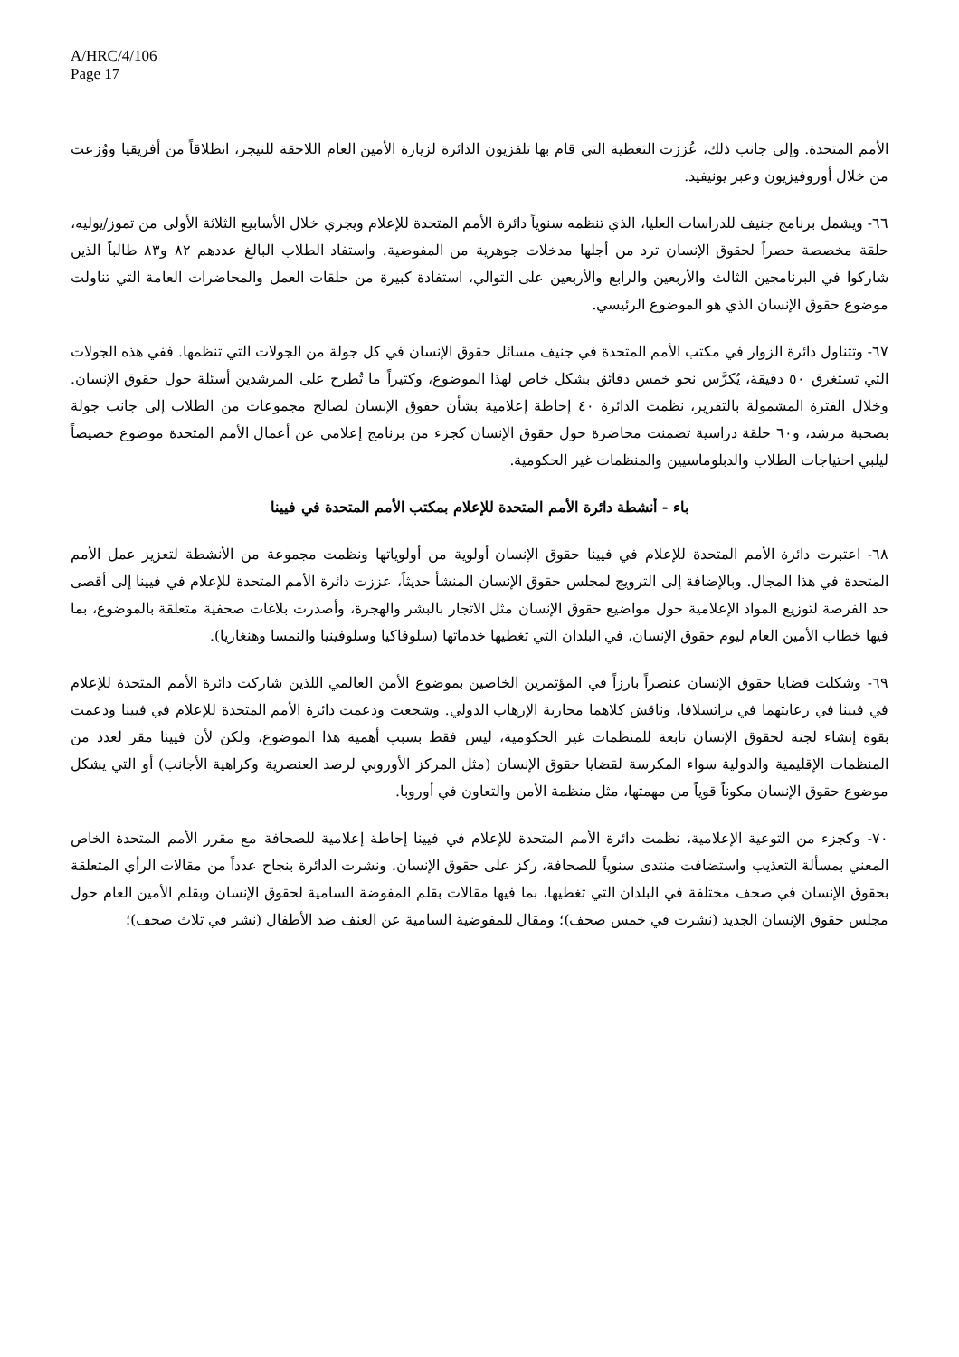A/HRC/4/106
Page 17
الأمم المتحدة. وإلى جانب ذلك، عُززت التغطية التي قام بها تلفزيون الدائرة لزيارة الأمين العام اللاحقة للنيجر، انطلاقاً من أفريقيا ووُزعت من خلال أوروفيزيون وعبر يونيفيد.
٦٦- ويشمل برنامج جنيف للدراسات العليا، الذي تنظمه سنوياً دائرة الأمم المتحدة للإعلام ويجري خلال الأسابيع الثلاثة الأولى من تموز/يوليه، حلقة مخصصة حصراً لحقوق الإنسان ترد من أجلها مدخلات جوهرية من المفوضية. واستفاد الطلاب البالغ عددهم ٨٢ و٨٣ طالباً الذين شاركوا في البرنامجين الثالث والأربعين والرابع والأربعين على التوالي، استفادة كبيرة من حلقات العمل والمحاضرات العامة التي تناولت موضوع حقوق الإنسان الذي هو الموضوع الرئيسي.
٦٧- وتتناول دائرة الزوار في مكتب الأمم المتحدة في جنيف مسائل حقوق الإنسان في كل جولة من الجولات التي تنظمها. ففي هذه الجولات التي تستغرق ٥٠ دقيقة، يُكرَّس نحو خمس دقائق بشكل خاص لهذا الموضوع، وكثيراً ما تُطرح على المرشدين أسئلة حول حقوق الإنسان. وخلال الفترة المشمولة بالتقرير، نظمت الدائرة ٤٠ إحاطة إعلامية بشأن حقوق الإنسان لصالح مجموعات من الطلاب إلى جانب جولة بصحبة مرشد، و٦٠ حلقة دراسية تضمنت محاضرة حول حقوق الإنسان كجزء من برنامج إعلامي عن أعمال الأمم المتحدة موضوع خصيصاً ليلبي احتياجات الطلاب والدبلوماسيين والمنظمات غير الحكومية.
باء - أنشطة دائرة الأمم المتحدة للإعلام بمكتب الأمم المتحدة في فيينا
٦٨- اعتبرت دائرة الأمم المتحدة للإعلام في فيينا حقوق الإنسان أولوية من أولوياتها ونظمت مجموعة من الأنشطة لتعزيز عمل الأمم المتحدة في هذا المجال. وبالإضافة إلى الترويج لمجلس حقوق الإنسان المنشأ حديثاً، عززت دائرة الأمم المتحدة للإعلام في فيينا إلى أقصى حد الفرصة لتوزيع المواد الإعلامية حول مواضيع حقوق الإنسان مثل الاتجار بالبشر والهجرة، وأصدرت بلاغات صحفية متعلقة بالموضوع، بما فيها خطاب الأمين العام ليوم حقوق الإنسان، في البلدان التي تغطيها خدماتها (سلوفاكيا وسلوفينيا والنمسا وهنغاريا).
٦٩- وشكلت قضايا حقوق الإنسان عنصراً بارزاً في المؤتمرين الخاصين بموضوع الأمن العالمي اللذين شاركت دائرة الأمم المتحدة للإعلام في فيينا في رعايتهما في براتسلافا، وناقش كلاهما محاربة الإرهاب الدولي. وشجعت ودعمت دائرة الأمم المتحدة للإعلام في فيينا ودعمت بقوة إنشاء لجنة لحقوق الإنسان تابعة للمنظمات غير الحكومية، ليس فقط بسبب أهمية هذا الموضوع، ولكن لأن فيينا مقر لعدد من المنظمات الإقليمية والدولية سواء المكرسة لقضايا حقوق الإنسان (مثل المركز الأوروبي لرصد العنصرية وكراهية الأجانب) أو التي يشكل موضوع حقوق الإنسان مكوناً قوياً من مهمتها، مثل منظمة الأمن والتعاون في أوروبا.
٧٠- وكجزء من التوعية الإعلامية، نظمت دائرة الأمم المتحدة للإعلام في فيينا إحاطة إعلامية للصحافة مع مقرر الأمم المتحدة الخاص المعني بمسألة التعذيب واستضافت منتدى سنوياً للصحافة، ركز على حقوق الإنسان. ونشرت الدائرة بنجاح عدداً من مقالات الرأي المتعلقة بحقوق الإنسان في صحف مختلفة في البلدان التي تغطيها، بما فيها مقالات بقلم المفوضة السامية لحقوق الإنسان وبقلم الأمين العام حول مجلس حقوق الإنسان الجديد (نشرت في خمس صحف)؛ ومقال للمفوضية السامية عن العنف ضد الأطفال (نشر في ثلاث صحف)؛